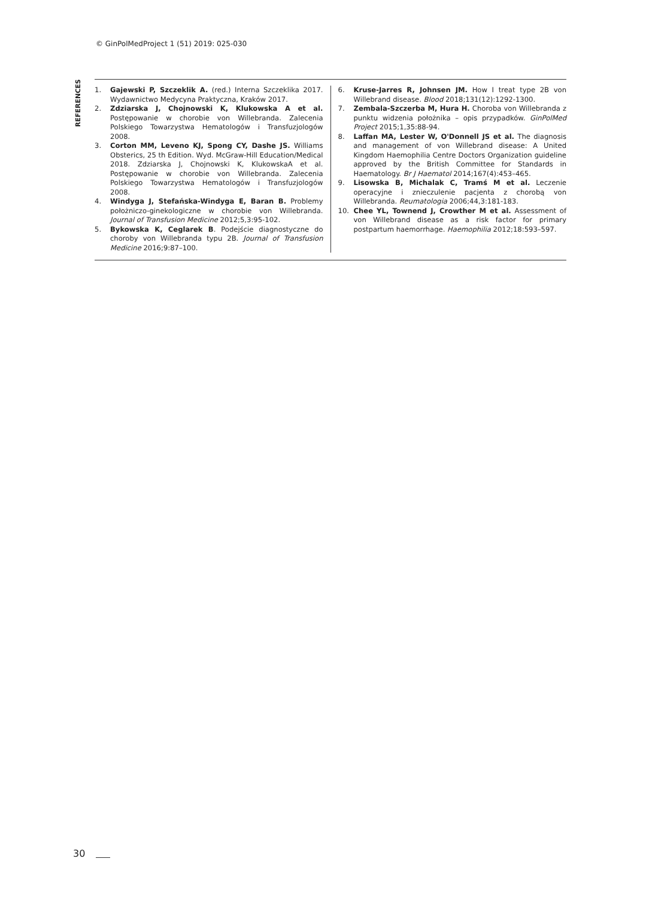© GinPolMedProject 1 (51) 2019: 025-030
REFERENCES
1. Gajewski P, Szczeklik A. (red.) Interna Szczeklika 2017. Wydawnictwo Medycyna Praktyczna, Kraków 2017.
2. Zdziarska J, Chojnowski K, Klukowska A et al. Postępowanie w chorobie von Willebranda. Zalecenia Polskiego Towarzystwa Hematologów i Transfuzjologów 2008.
3. Corton MM, Leveno KJ, Spong CY, Dashe JS. Williams Obsterics, 25 th Edition. Wyd. McGraw-Hill Education/Medical 2018. Zdziarska J, Chojnowski K, KlukowskaA et al. Postępowanie w chorobie von Willebranda. Zalecenia Polskiego Towarzystwa Hematologów i Transfuzjologów 2008.
4. Windyga J, Stefańska-Windyga E, Baran B. Problemy położniczo-ginekologiczne w chorobie von Willebranda. Journal of Transfusion Medicine 2012;5,3:95-102.
5. Bykowska K, Ceglarek B. Podejście diagnostyczne do choroby von Willebranda typu 2B. Journal of Transfusion Medicine 2016;9:87–100.
6. Kruse-Jarres R, Johnsen JM. How I treat type 2B von Willebrand disease. Blood 2018;131(12):1292-1300.
7. Zembala-Szczerba M, Hura H. Choroba von Willebranda z punktu widzenia położnika – opis przypadków. GinPolMed Project 2015;1,35:88-94.
8. Laffan MA, Lester W, O'Donnell JS et al. The diagnosis and management of von Willebrand disease: A United Kingdom Haemophilia Centre Doctors Organization guideline approved by the British Committee for Standards in Haematology. Br J Haematol 2014;167(4):453–465.
9. Lisowska B, Michalak C, Tramś M et al. Leczenie operacyjne i znieczulenie pacjenta z chorobą von Willebranda. Reumatologia 2006;44,3:181-183.
10. Chee YL, Townend J, Crowther M et al. Assessment of von Willebrand disease as a risk factor for primary postpartum haemorrhage. Haemophilia 2012;18:593–597.
30